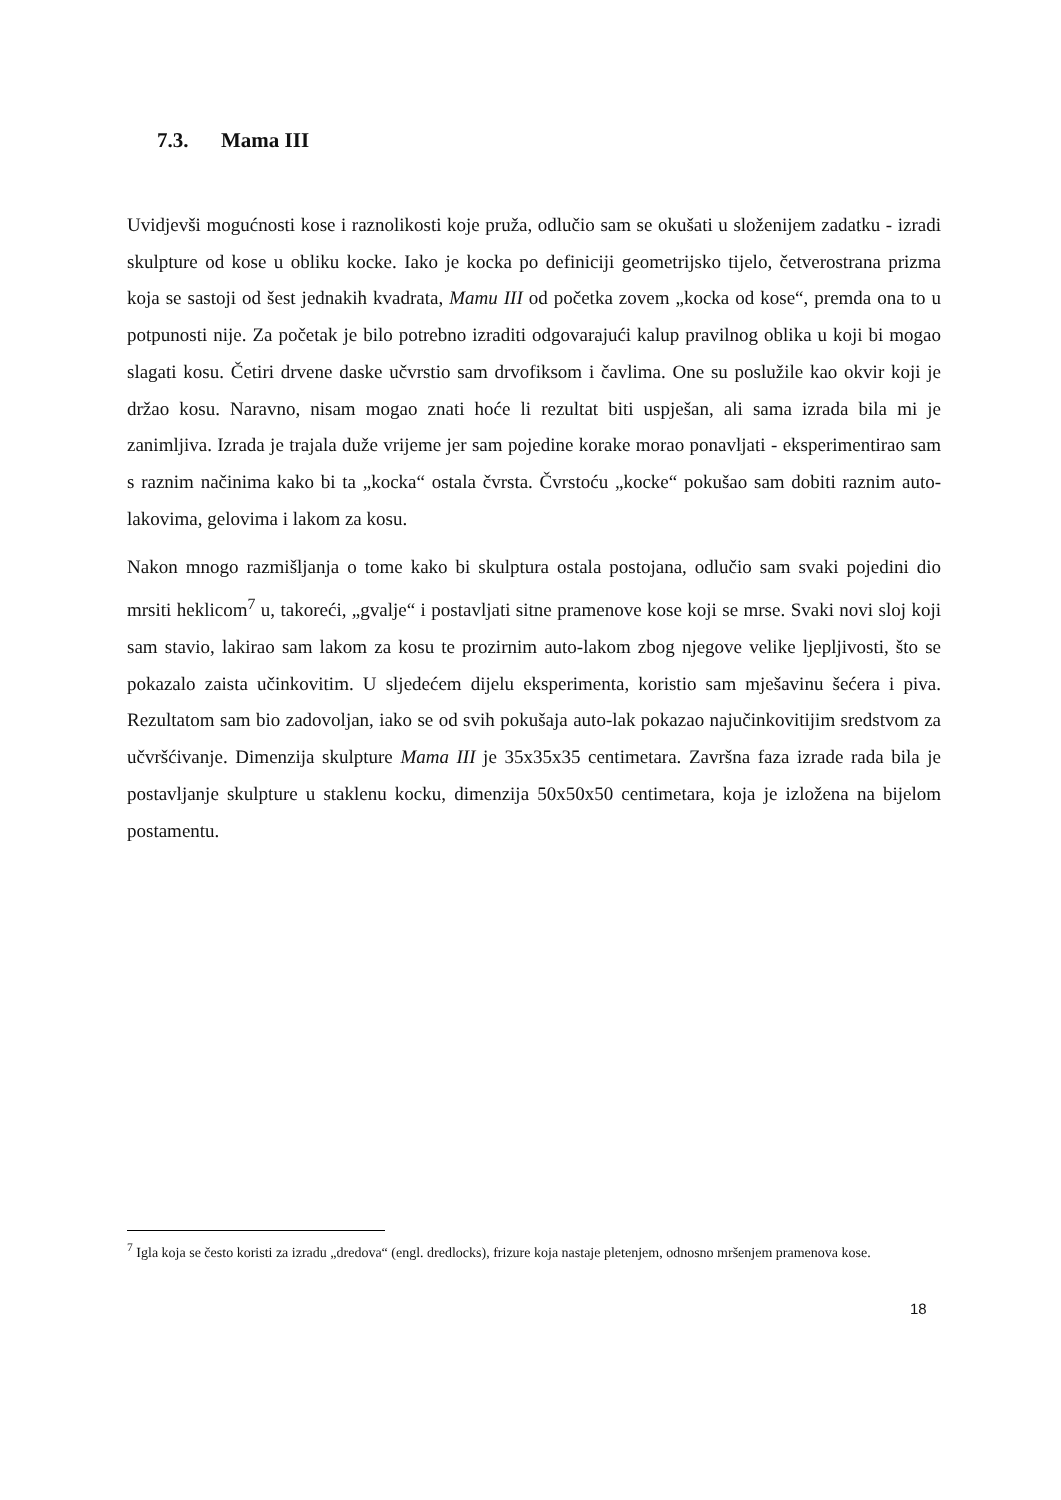7.3. Mama III
Uvidjevši mogućnosti kose i raznolikosti koje pruža, odlučio sam se okušati u složenijem zadatku - izradi skulpture od kose u obliku kocke. Iako je kocka po definiciji geometrijsko tijelo, četverostrana prizma koja se sastoji od šest jednakih kvadrata, Mamu III od početka zovem „kocka od kose“, premda ona to u potpunosti nije. Za početak je bilo potrebno izraditi odgovarajući kalup pravilnog oblika u koji bi mogao slagati kosu. Četiri drvene daske učvrstio sam drvofiksom i čavlima. One su poslužile kao okvir koji je držao kosu. Naravno, nisam mogao znati hoće li rezultat biti uspješan, ali sama izrada bila mi je zanimljiva. Izrada je trajala duže vrijeme jer sam pojedine korake morao ponavljati - eksperimentirao sam s raznim načinima kako bi ta „kocka“ ostala čvrsta. Čvrstoću „kocke“ pokušao sam dobiti raznim auto-lakovima, gelovima i lakom za kosu.
Nakon mnogo razmišljanja o tome kako bi skulptura ostala postojana, odlučio sam svaki pojedini dio mrsiti heklicom<sup>7</sup> u, takoreći, „gvalje“ i postavljati sitne pramenove kose koji se mrse. Svaki novi sloj koji sam stavio, lakirao sam lakom za kosu te prozirnim auto-lakom zbog njegove velike ljepljivosti, što se pokazalo zaista učinkovitim. U sljedećem dijelu eksperimenta, koristio sam mješavinu šećera i piva. Rezultatom sam bio zadovoljan, iako se od svih pokušaja auto-lak pokazao najučinkovitijim sredstvom za učvršćivanje. Dimenzija skulpture Mama III je 35x35x35 centimetara. Završna faza izrade rada bila je postavljanje skulpture u staklenu kocku, dimenzija 50x50x50 centimetara, koja je izložena na bijelom postamentu.
<sup>7</sup> Igla koja se često koristi za izradu „dredova“ (engl. dredlocks), frizure koja nastaje pletenjem, odnosno mršenjem pramenova kose.
18